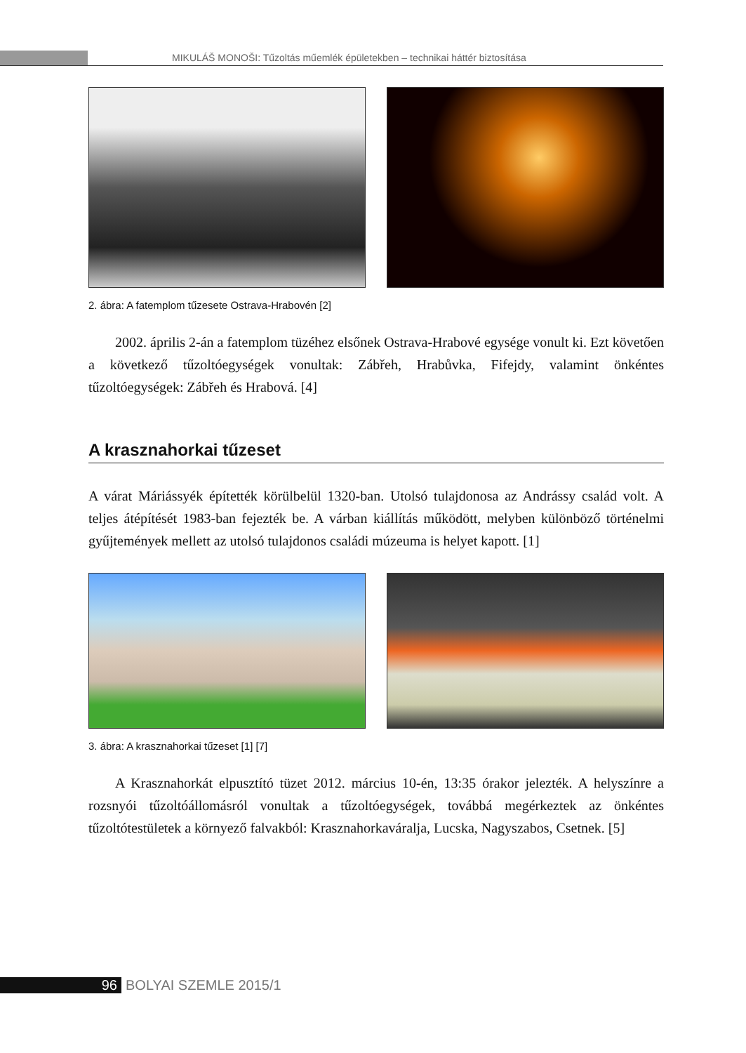MIKULÁŠ MONOŠI: Tűzoltás műemlék épületekben – technikai háttér biztosítása
2. ábra: A fatemplom tűzesete Ostrava-Hrabovén [2]
2002. április 2-án a fatemplom tüzéhez elsőnek Ostrava-Hrabové egysége vonult ki. Ezt követően a következő tűzoltóegységek vonultak: Zábřeh, Hrabůvka, Fifejdy, valamint önkéntes tűzoltóegységek: Zábřeh és Hrabová. [4]
A krasznahorkai tűzeset
A várat Máriássyék építették körülbelül 1320-ban. Utolsó tulajdonosa az Andrássy család volt. A teljes átépítését 1983-ban fejezték be. A várban kiállítás működött, melyben különböző történelmi gyűjtemények mellett az utolsó tulajdonos családi múzeuma is helyet kapott. [1]
3. ábra: A krasznahorkai tűzeset [1] [7]
A Krasznahorkát elpusztító tüzet 2012. március 10-én, 13:35 órakor jelezték. A helyszínre a rozsnyói tűzoltóállomásról vonultak a tűzoltóegységek, továbbá megérkeztek az önkéntes tűzoltótestületek a környező falvakból: Krasznahorkaváralja, Lucska, Nagyszabos, Csetnek. [5]
96 BOLYAI SZEMLE 2015/1